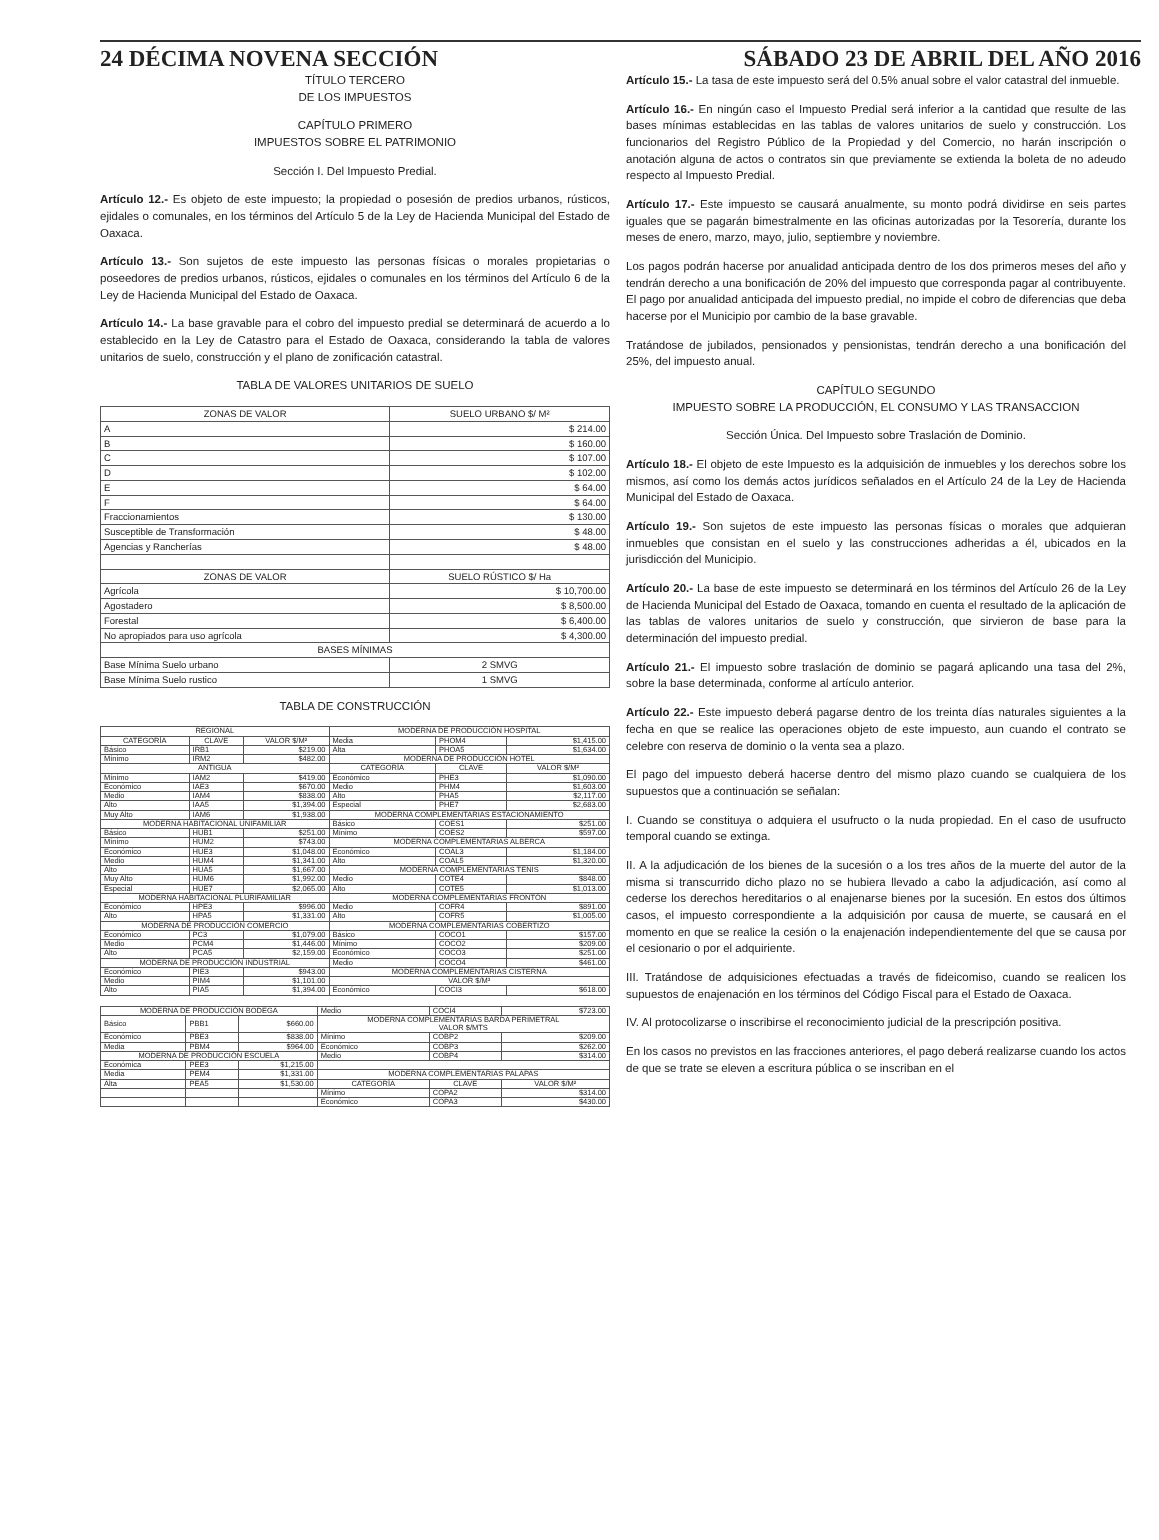24 DÉCIMA NOVENA SECCIÓN SÁBADO 23 DE ABRIL DEL AÑO 2016
TÍTULO TERCERO
DE LOS IMPUESTOS
CAPÍTULO PRIMERO
IMPUESTOS SOBRE EL PATRIMONIO
Sección I. Del Impuesto Predial.
Artículo 12.- Es objeto de este impuesto; la propiedad o posesión de predios urbanos, rústicos, ejidales o comunales, en los términos del Artículo 5 de la Ley de Hacienda Municipal del Estado de Oaxaca.
Artículo 13.- Son sujetos de este impuesto las personas físicas o morales propietarias o poseedores de predios urbanos, rústicos, ejidales o comunales en los términos del Artículo 6 de la Ley de Hacienda Municipal del Estado de Oaxaca.
Artículo 14.- La base gravable para el cobro del impuesto predial se determinará de acuerdo a lo establecido en la Ley de Catastro para el Estado de Oaxaca, considerando la tabla de valores unitarios de suelo, construcción y el plano de zonificación catastral.
TABLA DE VALORES UNITARIOS DE SUELO
| ZONAS DE VALOR | SUELO URBANO $/ M² |
| --- | --- |
| A | $ 214.00 |
| B | $ 160.00 |
| C | $ 107.00 |
| D | $ 102.00 |
| E | $ 64.00 |
| F | $ 64.00 |
| Fraccionamientos | $ 130.00 |
| Susceptible de Transformación | $ 48.00 |
| Agencias y Rancherías | $ 48.00 |
| ZONAS DE VALOR | SUELO RÚSTICO $/ Ha |
| Agrícola | $ 10,700.00 |
| Agostadero | $ 8,500.00 |
| Forestal | $ 6,400.00 |
| No apropiados para uso agrícola | $ 4,300.00 |
| BASES MÍNIMAS | |
| Base Mínima Suelo urbano | 2 SMVG |
| Base Mínima Suelo rustico | 1 SMVG |
TABLA DE CONSTRUCCIÓN
| REGIONAL | | | MODERNA DE PRODUCCIÓN HOSPITAL | | |
| --- | --- | --- | --- | --- | --- |
| CATEGORÍA | CLAVE | VALOR $/M² | Media | PHOM4 | $1,415.00 |
| Básico | IRB1 | $219.00 | Alta | PHOA5 | $1,634.00 |
| Mínimo | IRM2 | $482.00 | MODERNA DE PRODUCCIÓN HOTEL | | |
| ANTIGUA | | | CATEGORÍA | CLAVE | VALOR $/M² |
| Mínimo | IAM2 | $419.00 | Económico | PHE3 | $1,090.00 |
| Económico | IAE3 | $670.00 | Medio | PHM4 | $1,603.00 |
| Medio | IAM4 | $838.00 | Alto | PHA5 | $2,117.00 |
| Alto | IAA5 | $1,394.00 | Especial | PHE7 | $2,683.00 |
| Muy Alto | IAM6 | $1,938.00 | MODERNA COMPLEMENTARIAS ESTACIONAMIENTO | | |
| MODERNA HABITACIONAL UNIFAMILIAR | | | Básico | COES1 | $251.00 |
| Básico | HUB1 | $251.00 | Mínimo | COES2 | $597.00 |
| Mínimo | HUM2 | $743.00 | MODERNA COMPLEMENTARIAS ALBERCA | | |
| Económico | HUE3 | $1,048.00 | Económico | COAL3 | $1,184.00 |
| Medio | HUM4 | $1,341.00 | Alto | COAL5 | $1,320.00 |
| Alto | HUA5 | $1,667.00 | MODERNA COMPLEMENTARIAS TENIS | | |
| Muy Alto | HUM6 | $1,992.00 | Medio | COTE4 | $848.00 |
| Especial | HUE7 | $2,065.00 | Alto | COTE5 | $1,013.00 |
| MODERNA HABITACIONAL PLURIFAMILIAR | | | MODERNA COMPLEMENTARIAS FRONTÓN | | |
| Económico | HPE3 | $996.00 | Medio | COFR4 | $891.00 |
| Alto | HPA5 | $1,331.00 | Alto | COFR5 | $1,005.00 |
| MODERNA DE PRODUCCIÓN COMERCIO | | | MODERNA COMPLEMENTARIAS COBERTIZO | | |
| Económico | PC3 | $1,079.00 | Básico | COCO1 | $157.00 |
| Medio | PCM4 | $1,446.00 | Mínimo | COCO2 | $209.00 |
| Alto | PCA5 | $2,159.00 | Económico | COCO3 | $251.00 |
| MODERNA DE PRODUCCIÓN INDUSTRIAL | | | Medio | COCO4 | $461.00 |
| Económico | PIE3 | $943.00 | MODERNA COMPLEMENTARIAS CISTERNA | | |
| Medio | PIM4 | $1,101.00 | VALOR $/M³ | | |
| Alto | PIA5 | $1,394.00 | Económico | COCI3 | $618.00 |
| MODERNA DE PRODUCCIÓN BODEGA | | | Medio | COCI4 | $723.00 |
| Básico | PBB1 | $660.00 | MODERNA COMPLEMENTARIAS BARDA PERIMETRAL VALOR $/MTS | | |
| Económico | PBE3 | $838.00 | Mínimo | COBP2 | $209.00 |
| Media | PBM4 | $964.00 | Económico | COBP3 | $262.00 |
| MODERNA DE PRODUCCIÓN ESCUELA | | | Medio | COBP4 | $314.00 |
| Económica | PEE3 | $1,215.00 | | | |
| Media | PEM4 | $1,331.00 | MODERNA COMPLEMENTARIAS PALAPAS | | |
| Alta | PEA5 | $1,530.00 | CATEGORÍA | CLAVE | VALOR $/M² |
| | | | Mínimo | COPA2 | $314.00 |
| | | | Económico | COPA3 | $430.00 |
Artículo 15.- La tasa de este impuesto será del 0.5% anual sobre el valor catastral del inmueble.
Artículo 16.- En ningún caso el Impuesto Predial será inferior a la cantidad que resulte de las bases mínimas establecidas en las tablas de valores unitarios de suelo y construcción. Los funcionarios del Registro Público de la Propiedad y del Comercio, no harán inscripción o anotación alguna de actos o contratos sin que previamente se extienda la boleta de no adeudo respecto al Impuesto Predial.
Artículo 17.- Este impuesto se causará anualmente, su monto podrá dividirse en seis partes iguales que se pagarán bimestralmente en las oficinas autorizadas por la Tesorería, durante los meses de enero, marzo, mayo, julio, septiembre y noviembre.
Los pagos podrán hacerse por anualidad anticipada dentro de los dos primeros meses del año y tendrán derecho a una bonificación de 20% del impuesto que corresponda pagar al contribuyente. El pago por anualidad anticipada del impuesto predial, no impide el cobro de diferencias que deba hacerse por el Municipio por cambio de la base gravable.
Tratándose de jubilados, pensionados y pensionistas, tendrán derecho a una bonificación del 25%, del impuesto anual.
CAPÍTULO SEGUNDO
IMPUESTO SOBRE LA PRODUCCIÓN, EL CONSUMO Y LAS TRANSACCION
Sección Única. Del Impuesto sobre Traslación de Dominio.
Artículo 18.- El objeto de este Impuesto es la adquisición de inmuebles y los derechos sobre los mismos, así como los demás actos jurídicos señalados en el Artículo 24 de la Ley de Hacienda Municipal del Estado de Oaxaca.
Artículo 19.- Son sujetos de este impuesto las personas físicas o morales que adquieran inmuebles que consistan en el suelo y las construcciones adheridas a él, ubicados en la jurisdicción del Municipio.
Artículo 20.- La base de este impuesto se determinará en los términos del Artículo 26 de la Ley de Hacienda Municipal del Estado de Oaxaca, tomando en cuenta el resultado de la aplicación de las tablas de valores unitarios de suelo y construcción, que sirvieron de base para la determinación del impuesto predial.
Artículo 21.- El impuesto sobre traslación de dominio se pagará aplicando una tasa del 2%, sobre la base determinada, conforme al artículo anterior.
Artículo 22.- Este impuesto deberá pagarse dentro de los treinta días naturales siguientes a la fecha en que se realice las operaciones objeto de este impuesto, aun cuando el contrato se celebre con reserva de dominio o la venta sea a plazo.
El pago del impuesto deberá hacerse dentro del mismo plazo cuando se cualquiera de los supuestos que a continuación se señalan:
I. Cuando se constituya o adquiera el usufructo o la nuda propiedad. En el caso de usufructo temporal cuando se extinga.
II. A la adjudicación de los bienes de la sucesión o a los tres años de la muerte del autor de la misma si transcurrido dicho plazo no se hubiera llevado a cabo la adjudicación, así como al cederse los derechos hereditarios o al enajenarse bienes por la sucesión. En estos dos últimos casos, el impuesto correspondiente a la adquisición por causa de muerte, se causará en el momento en que se realice la cesión o la enajenación independientemente del que se causa por el cesionario o por el adquiriente.
III. Tratándose de adquisiciones efectuadas a través de fideicomiso, cuando se realicen los supuestos de enajenación en los términos del Código Fiscal para el Estado de Oaxaca.
IV. Al protocolizarse o inscribirse el reconocimiento judicial de la prescripción positiva.
En los casos no previstos en las fracciones anteriores, el pago deberá realizarse cuando los actos de que se trate se eleven a escritura pública o se inscriban en el